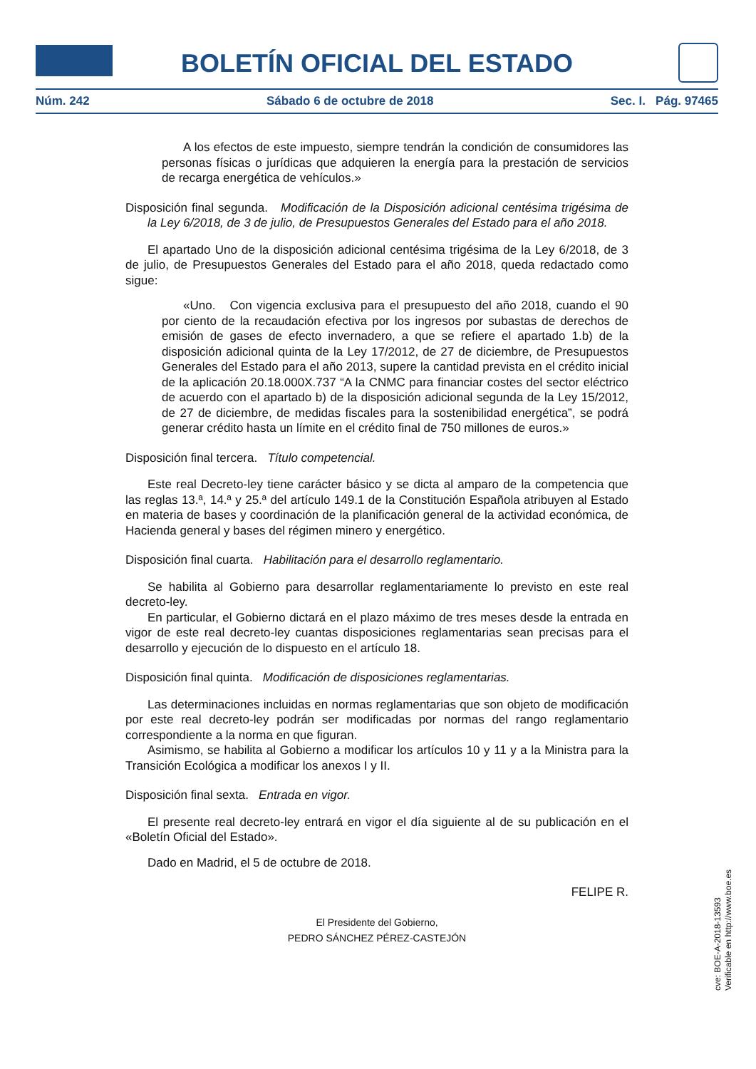BOLETÍN OFICIAL DEL ESTADO
Núm. 242 Sábado 6 de octubre de 2018 Sec. I. Pág. 97465
A los efectos de este impuesto, siempre tendrán la condición de consumidores las personas físicas o jurídicas que adquieren la energía para la prestación de servicios de recarga energética de vehículos.»
Disposición final segunda. Modificación de la Disposición adicional centésima trigésima de la Ley 6/2018, de 3 de julio, de Presupuestos Generales del Estado para el año 2018.
El apartado Uno de la disposición adicional centésima trigésima de la Ley 6/2018, de 3 de julio, de Presupuestos Generales del Estado para el año 2018, queda redactado como sigue:
«Uno. Con vigencia exclusiva para el presupuesto del año 2018, cuando el 90 por ciento de la recaudación efectiva por los ingresos por subastas de derechos de emisión de gases de efecto invernadero, a que se refiere el apartado 1.b) de la disposición adicional quinta de la Ley 17/2012, de 27 de diciembre, de Presupuestos Generales del Estado para el año 2013, supere la cantidad prevista en el crédito inicial de la aplicación 20.18.000X.737 “A la CNMC para financiar costes del sector eléctrico de acuerdo con el apartado b) de la disposición adicional segunda de la Ley 15/2012, de 27 de diciembre, de medidas fiscales para la sostenibilidad energética”, se podrá generar crédito hasta un límite en el crédito final de 750 millones de euros.»
Disposición final tercera. Título competencial.
Este real Decreto-ley tiene carácter básico y se dicta al amparo de la competencia que las reglas 13.ª, 14.ª y 25.ª del artículo 149.1 de la Constitución Española atribuyen al Estado en materia de bases y coordinación de la planificación general de la actividad económica, de Hacienda general y bases del régimen minero y energético.
Disposición final cuarta. Habilitación para el desarrollo reglamentario.
Se habilita al Gobierno para desarrollar reglamentariamente lo previsto en este real decreto-ley.
En particular, el Gobierno dictará en el plazo máximo de tres meses desde la entrada en vigor de este real decreto-ley cuantas disposiciones reglamentarias sean precisas para el desarrollo y ejecución de lo dispuesto en el artículo 18.
Disposición final quinta. Modificación de disposiciones reglamentarias.
Las determinaciones incluidas en normas reglamentarias que son objeto de modificación por este real decreto-ley podrán ser modificadas por normas del rango reglamentario correspondiente a la norma en que figuran.
Asimismo, se habilita al Gobierno a modificar los artículos 10 y 11 y a la Ministra para la Transición Ecológica a modificar los anexos I y II.
Disposición final sexta. Entrada en vigor.
El presente real decreto-ley entrará en vigor el día siguiente al de su publicación en el «Boletín Oficial del Estado».
Dado en Madrid, el 5 de octubre de 2018.
FELIPE R.
El Presidente del Gobierno,
PEDRO SÁNCHEZ PÉREZ-CASTEJÓN
cve: BOE-A-2018-13593
Verificable en http://www.boe.es